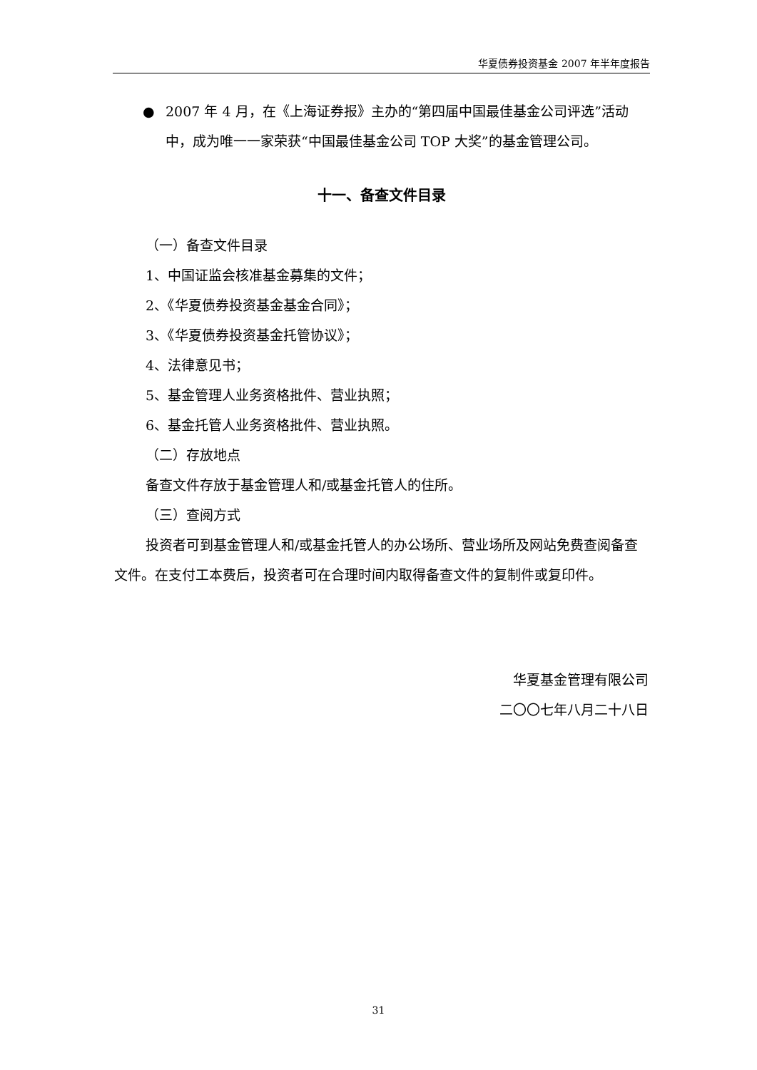华夏债券投资基金 2007 年半年度报告
● 2007 年 4 月，在《上海证券报》主办的“第四届中国最佳基金公司评选”活动中，成为唯一一家荣获“中国最佳基金公司 TOP 大奖”的基金管理公司。
十一、备查文件目录
（一）备查文件目录
1、中国证监会核准基金募集的文件；
2、《华夏债券投资基金基金合同》；
3、《华夏债券投资基金托管协议》；
4、法律意见书；
5、基金管理人业务资格批件、营业执照；
6、基金托管人业务资格批件、营业执照。
（二）存放地点
备查文件存放于基金管理人和/或基金托管人的住所。
（三）查阅方式
投资者可到基金管理人和/或基金托管人的办公场所、营业场所及网站免费查阅备查文件。在支付工本费后，投资者可在合理时间内取得备查文件的复制件或复印件。
华夏基金管理有限公司
二〇〇七年八月二十八日
31